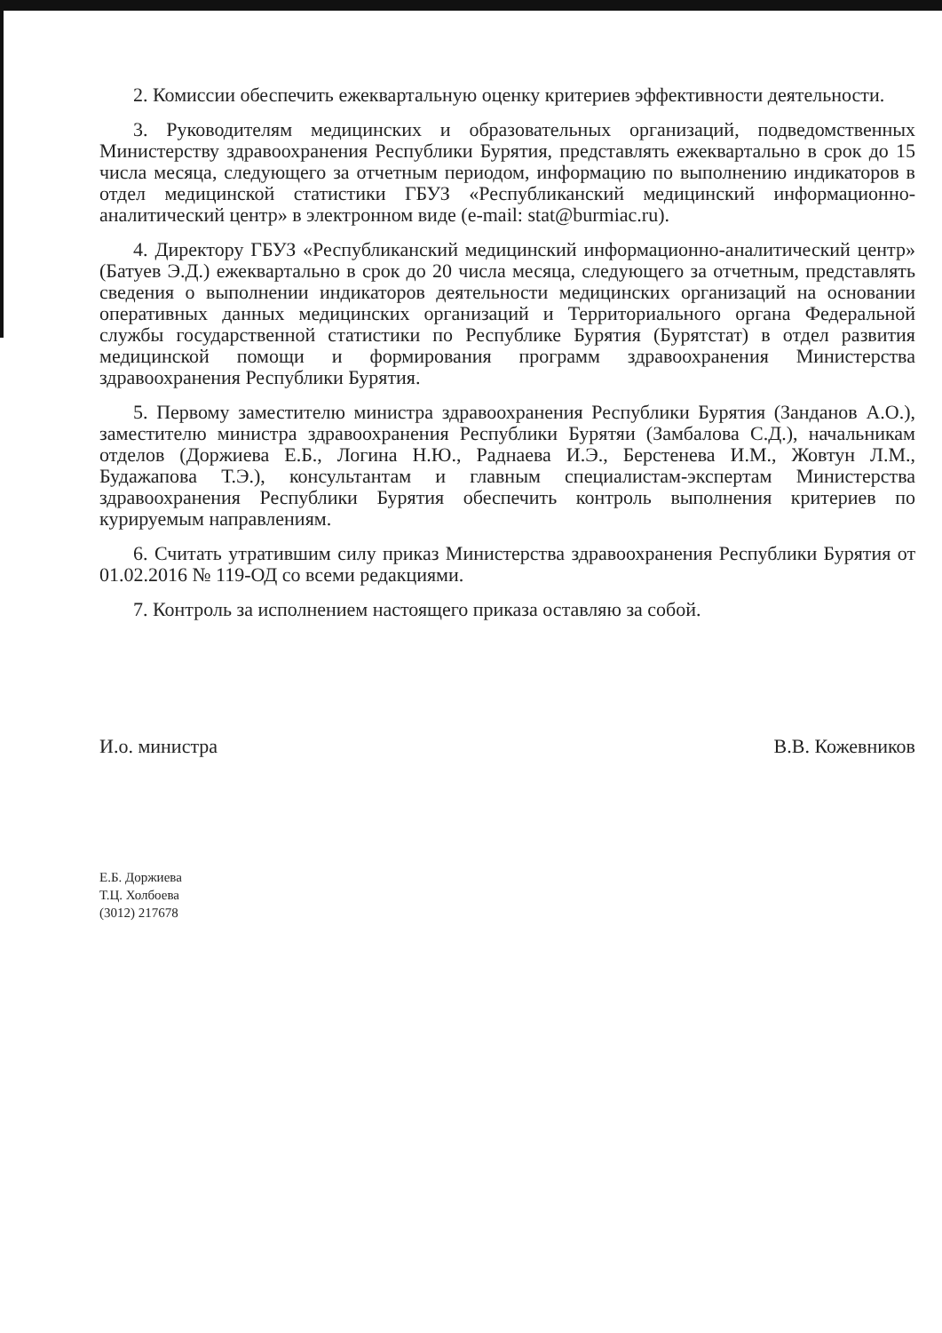2. Комиссии обеспечить ежеквартальную оценку критериев эффективности деятельности.
3. Руководителям медицинских и образовательных организаций, подведомственных Министерству здравоохранения Республики Бурятия, представлять ежеквартально в срок до 15 числа месяца, следующего за отчетным периодом, информацию по выполнению индикаторов в отдел медицинской статистики ГБУЗ «Республиканский медицинский информационно-аналитический центр» в электронном виде (e-mail: stat@burmiac.ru).
4. Директору ГБУЗ «Республиканский медицинский информационно-аналитический центр» (Батуев Э.Д.) ежеквартально в срок до 20 числа месяца, следующего за отчетным, представлять сведения о выполнении индикаторов деятельности медицинских организаций на основании оперативных данных медицинских организаций и Территориального органа Федеральной службы государственной статистики по Республике Бурятия (Бурятстат) в отдел развития медицинской помощи и формирования программ здравоохранения Министерства здравоохранения Республики Бурятия.
5. Первому заместителю министра здравоохранения Республики Бурятия (Занданов А.О.), заместителю министра здравоохранения Республики Бурятяи (Замбалова С.Д.), начальникам отделов (Доржиева Е.Б., Логина Н.Ю., Раднаева И.Э., Берстенева И.М., Жовтун Л.М., Будажапова Т.Э.), консультантам и главным специалистам-экспертам Министерства здравоохранения Республики Бурятия обеспечить контроль выполнения критериев по курируемым направлениям.
6. Считать утратившим силу приказ Министерства здравоохранения Республики Бурятия от 01.02.2016 № 119-ОД со всеми редакциями.
7. Контроль за исполнением настоящего приказа оставляю за собой.
И.о. министра В.В. Кожевников
Е.Б. Доржиева
Т.Ц. Холбоева
(3012) 217678